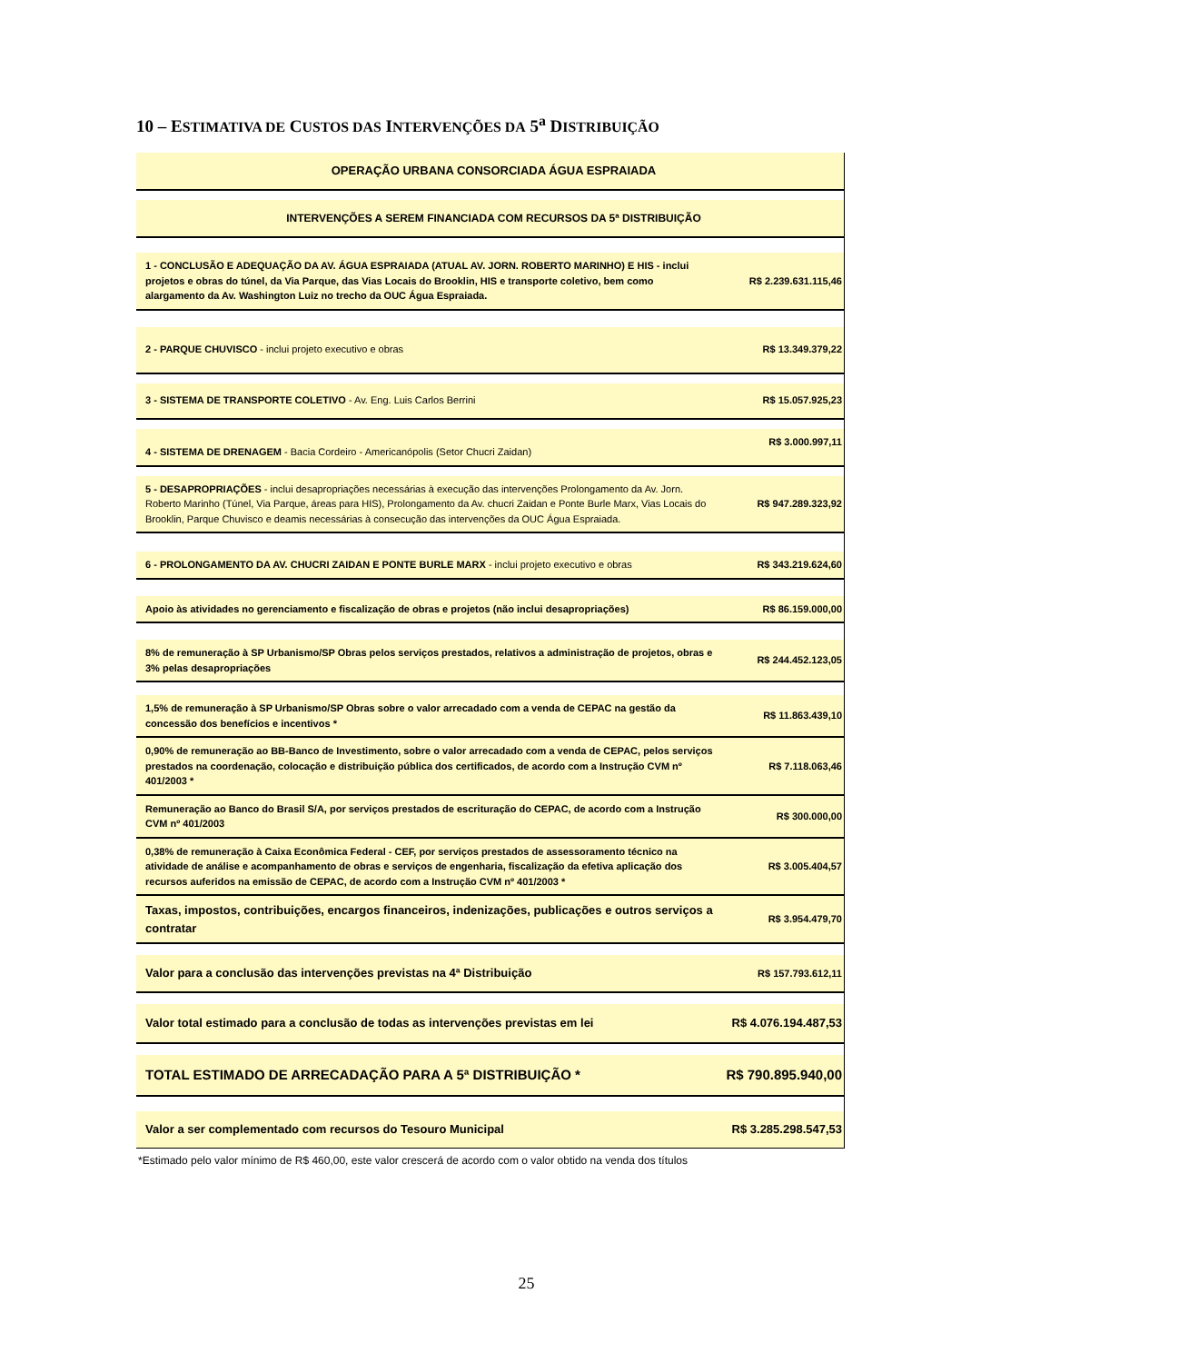10 – ESTIMATIVA DE CUSTOS DAS INTERVENÇÕES DA 5<sup>a</sup> DISTRIBUIÇÃO
| OPERAÇÃO URBANA CONSORCIADA ÁGUA ESPRAIADA | |
| INTERVENÇÕES A SEREM FINANCIADA COM RECURSOS DA 5ª DISTRIBUIÇÃO | |
| 1 - CONCLUSÃO E ADEQUAÇÃO DA AV. ÁGUA ESPRAIADA (ATUAL AV. JORN. ROBERTO MARINHO) E HIS - inclui projetos e obras do túnel, da Via Parque, das Vias Locais do Brooklin, HIS e transporte coletivo, bem como alargamento da Av. Washington Luiz no trecho da OUC Água Espraiada. | R$ 2.239.631.115,46 |
| 2 - PARQUE CHUVISCO - inclui projeto executivo e obras | R$ 13.349.379,22 |
| 3 - SISTEMA DE TRANSPORTE COLETIVO - Av. Eng. Luis Carlos Berrini | R$ 15.057.925,23 |
| 4 - SISTEMA DE DRENAGEM - Bacia Cordeiro - Americanópolis (Setor Chucri Zaidan) | R$ 3.000.997,11 |
| 5 - DESAPROPRIAÇÕES - inclui desapropriações necessárias à execução das intervenções Prolongamento da Av. Jorn. Roberto Marinho (Túnel, Via Parque, áreas para HIS), Prolongamento da Av. chucri Zaidan e Ponte Burle Marx, Vias Locais do Brooklin, Parque Chuvisco e deamis necessárias à consecução das intervenções da OUC Água Espraiada. | R$ 947.289.323,92 |
| 6 - PROLONGAMENTO DA AV. CHUCRI ZAIDAN E PONTE BURLE MARX - inclui projeto executivo e obras | R$ 343.219.624,60 |
| Apoio às atividades no gerenciamento e fiscalização de obras e projetos (não inclui desapropriações) | R$ 86.159.000,00 |
| 8% de remuneração à SP Urbanismo/SP Obras pelos serviços prestados, relativos a administração de projetos, obras e 3% pelas desapropriações | R$ 244.452.123,05 |
| 1,5% de remuneração à SP Urbanismo/SP Obras sobre o valor arrecadado com a venda de CEPAC na gestão da concessão dos benefícios e incentivos * | R$ 11.863.439,10 |
| 0,90% de remuneração ao BB-Banco de Investimento, sobre o valor arrecadado com a venda de CEPAC, pelos serviços prestados na coordenação, colocação e distribuição pública dos certificados, de acordo com a Instrução CVM nº 401/2003 * | R$ 7.118.063,46 |
| Remuneração ao Banco do Brasil S/A, por serviços prestados de escrituração do CEPAC, de acordo com a Instrução CVM nº 401/2003 | R$ 300.000,00 |
| 0,38% de remuneração à Caixa Econômica Federal - CEF, por serviços prestados de assessoramento técnico na atividade de análise e acompanhamento de obras e serviços de engenharia, fiscalização da efetiva aplicação dos recursos auferidos na emissão de CEPAC, de acordo com a Instrução CVM nº 401/2003 * | R$ 3.005.404,57 |
| Taxas, impostos, contribuições, encargos financeiros, indenizações, publicações e outros serviços a contratar | R$ 3.954.479,70 |
| Valor para a conclusão das intervenções previstas na 4ª Distribuição | R$ 157.793.612,11 |
| Valor total estimado para a conclusão de todas as intervenções previstas em lei | R$ 4.076.194.487,53 |
| TOTAL ESTIMADO DE ARRECADAÇÃO PARA A 5ª DISTRIBUIÇÃO * | R$ 790.895.940,00 |
| Valor a ser complementado com recursos do Tesouro Municipal | R$ 3.285.298.547,53 |
*Estimado pelo valor mínimo de R$ 460,00, este valor crescerá de acordo com o valor obtido na venda dos títulos
25